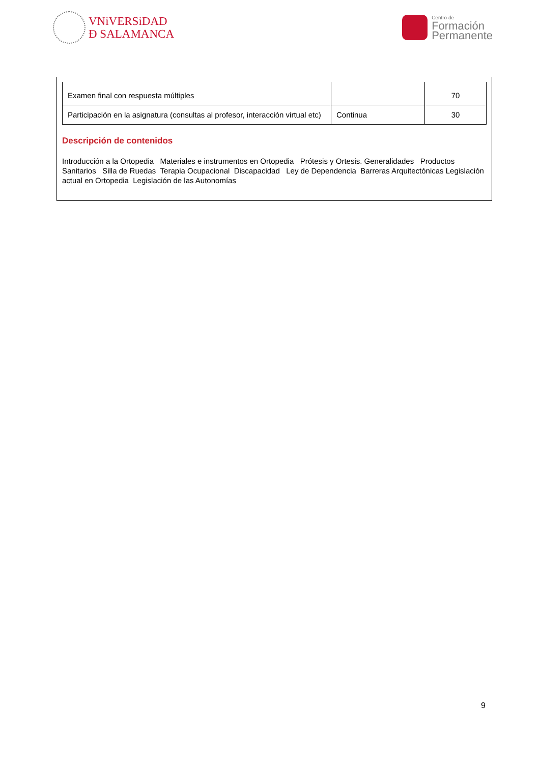VNiVERSiDAD
Ð SALAMANCA
Centro de
Formación
Permanente
| Examen final con respuesta múltiples | | 70 |
| Participación en la asignatura (consultas al profesor, interacción virtual etc) | Continua | 30 |
Descripción de contenidos
Introducción a la Ortopedia Materiales e instrumentos en Ortopedia Prótesis y Ortesis. Generalidades Productos Sanitarios Silla de Ruedas Terapia Ocupacional Discapacidad Ley de Dependencia Barreras Arquitectónicas Legislación actual en Ortopedia Legislación de las Autonomías
9